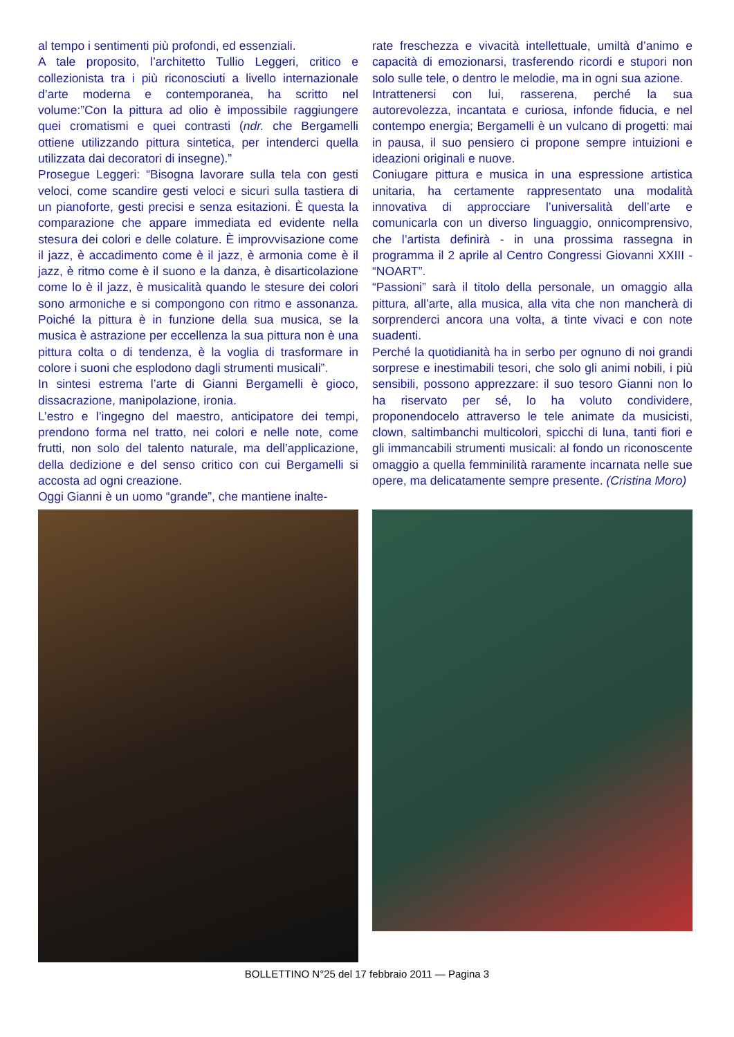al tempo i sentimenti più profondi, ed essenziali.
A tale proposito, l’architetto Tullio Leggeri, critico e collezionista tra i più riconosciuti a livello internazionale d’arte moderna e contemporanea, ha scritto nel volume:”Con la pittura ad olio è impossibile raggiungere quei cromatismi e quei contrasti (ndr. che Bergamelli ottiene utilizzando pittura sintetica, per intenderci quella utilizzata dai decoratori di insegne).”
Prosegue Leggeri: “Bisogna lavorare sulla tela con gesti veloci, come scandire gesti veloci e sicuri sulla tastiera di un pianoforte, gesti precisi e senza esitazioni. È questa la comparazione che appare immediata ed evidente nella stesura dei colori e delle colature. È improvvisazione come il jazz, è accadimento come è il jazz, è armonia come è il jazz, è ritmo come è il suono e la danza, è disarticolazione come lo è il jazz, è musicalità quando le stesure dei colori sono armoniche e si compongono con ritmo e assonanza. Poiché la pittura è in funzione della sua musica, se la musica è astrazione per eccellenza la sua pittura non è una pittura colta o di tendenza, è la voglia di trasformare in colore i suoni che esplodono dagli strumenti musicali”.
In sintesi estrema l’arte di Gianni Bergamelli è gioco, dissacrazione, manipolazione, ironia.
L’estro e l’ingegno del maestro, anticipatore dei tempi, prendono forma nel tratto, nei colori e nelle note, come frutti, non solo del talento naturale, ma dell’applicazione, della dedizione e del senso critico con cui Bergamelli si accosta ad ogni creazione.
Oggi Gianni è un uomo “grande”, che mantiene inalte-
rate freschezza e vivacità intellettuale, umiltà d’animo e capacità di emozionarsi, trasferendo ricordi e stupori non solo sulle tele, o dentro le melodie, ma in ogni sua azione.
Intrattenersi con lui, rasserena, perché la sua autorevolezza, incantata e curiosa, infonde fiducia, e nel contempo energia; Bergamelli è un vulcano di progetti: mai in pausa, il suo pensiero ci propone sempre intuizioni e ideazioni originali e nuove.
Coniugare pittura e musica in una espressione artistica unitaria, ha certamente rappresentato una modalità innovativa di approcciare l’universalità dell’arte e comunicarla con un diverso linguaggio, onnicomprensivo, che l’artista definirà - in una prossima rassegna in programma il 2 aprile al Centro Congressi Giovanni XXIII - “NOART”.
“Passioni” sarà il titolo della personale, un omaggio alla pittura, all’arte, alla musica, alla vita che non mancherà di sorprenderci ancora una volta, a tinte vivaci e con note suadenti.
Perché la quotidianità ha in serbo per ognuno di noi grandi sorprese e inestimabili tesori, che solo gli animi nobili, i più sensibili, possono apprezzare: il suo tesoro Gianni non lo ha riservato per sé, lo ha voluto condividere, proponendocelo attraverso le tele animate da musicisti, clown, saltimbanchi multicolori, spicchi di luna, tanti fiori e gli immancabili strumenti musicali: al fondo un riconoscente omaggio a quella femminilità raramente incarnata nelle sue opere, ma delicatamente sempre presente. (Cristina Moro)
BOLLETTINO N°25 del 17 febbraio 2011 — Pagina 3